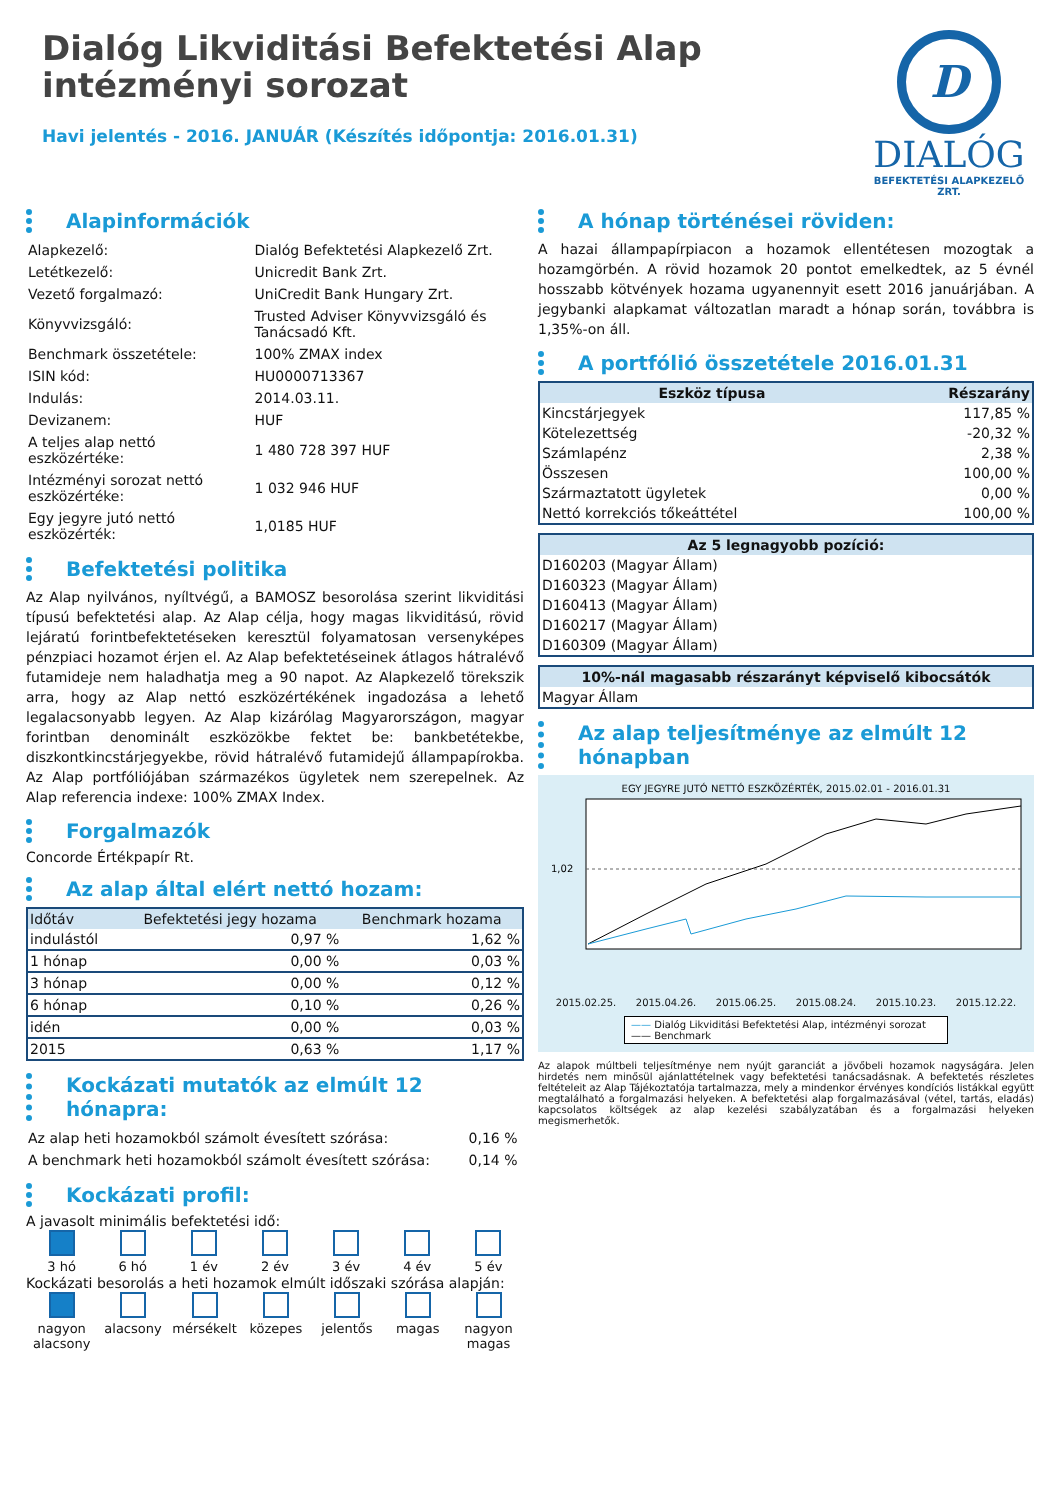Dialóg Likviditási Befektetési Alap
intézményi sorozat
Havi jelentés - 2016. JANUÁR (Készítés időpontja: 2016.01.31)
D
DIALÓG
BEFEKTETÉSI ALAPKEZELŐ ZRT.
Alapinformációk
| Alapkezelő: | Dialóg Befektetési Alapkezelő Zrt. |
| Letétkezelő: | Unicredit Bank Zrt. |
| Vezető forgalmazó: | UniCredit Bank Hungary Zrt. |
| Könyvvizsgáló: | Trusted Adviser Könyvvizsgáló és Tanácsadó Kft. |
| Benchmark összetétele: | 100% ZMAX index |
| ISIN kód: | HU0000713367 |
| Indulás: | 2014.03.11. |
| Devizanem: | HUF |
| A teljes alap nettó eszközértéke: | 1 480 728 397 HUF |
| Intézményi sorozat nettó eszközértéke: | 1 032 946 HUF |
| Egy jegyre jutó nettó eszközérték: | 1,0185 HUF |
Befektetési politika
Az Alap nyilvános, nyíltvégű, a BAMOSZ besorolása szerint likviditási típusú befektetési alap. Az Alap célja, hogy magas likviditású, rövid lejáratú forintbefektetéseken keresztül folyamatosan versenyképes pénzpiaci hozamot érjen el. Az Alap befektetéseinek átlagos hátralévő futamideje nem haladhatja meg a 90 napot. Az Alapkezelő törekszik arra, hogy az Alap nettó eszközértékének ingadozása a lehető legalacsonyabb legyen. Az Alap kizárólag Magyarországon, magyar forintban denominált eszközökbe fektet be: bankbetétekbe, diszkontkincstárjegyekbe, rövid hátralévő futamidejű állampapírokba. Az Alap portfóliójában származékos ügyletek nem szerepelnek. Az Alap referencia indexe: 100% ZMAX Index.
Forgalmazók
Concorde Értékpapír Rt.
Az alap által elért nettó hozam:
| Időtáv | Befektetési jegy hozama | Benchmark hozama |
| --- | --- | --- |
| indulástól | 0,97 % | 1,62 % |
| 1 hónap | 0,00 % | 0,03 % |
| 3 hónap | 0,00 % | 0,12 % |
| 6 hónap | 0,10 % | 0,26 % |
| idén | 0,00 % | 0,03 % |
| 2015 | 0,63 % | 1,17 % |
Kockázati mutatók az elmúlt 12 hónapra:
| Az alap heti hozamokból számolt évesített szórása: | 0,16 % |
| A benchmark heti hozamokból számolt évesített szórása: | 0,14 % |
Kockázati profil:
A javasolt minimális befektetési idő:
| 3 hó | 6 hó | 1 év | 2 év | 3 év | 4 év | 5 év |
Kockázati besorolás a heti hozamok elmúlt időszaki szórása alapján:
| nagyon alacsony | alacsony | mérsékelt | közepes | jelentős | magas | nagyon magas |
A hónap történései röviden:
A hazai állampapírpiacon a hozamok ellentétesen mozogtak a hozamgörbén. A rövid hozamok 20 pontot emelkedtek, az 5 évnél hosszabb kötvények hozama ugyanennyit esett 2016 januárjában. A jegybanki alapkamat változatlan maradt a hónap során, továbbra is 1,35%-on áll.
A portfólió összetétele 2016.01.31
| Eszköz típusa | Részarány |
| --- | --- |
| Kincstárjegyek | 117,85 % |
| Kötelezettség | -20,32 % |
| Számlapénz | 2,38 % |
| Összesen | 100,00 % |
| Származtatott ügyletek | 0,00 % |
| Nettó korrekciós tőkeáttétel | 100,00 % |
| Az 5 legnagyobb pozíció: |
| --- |
| D160203 (Magyar Állam) |
| D160323 (Magyar Állam) |
| D160413 (Magyar Állam) |
| D160217 (Magyar Állam) |
| D160309 (Magyar Állam) |
| 10%-nál magasabb részarányt képviselő kibocsátók |
| --- |
| Magyar Állam |
Az alap teljesítménye az elmúlt 12 hónapban
EGY JEGYRE JUTÓ NETTÓ ESZKÖZÉRTÉK, 2015.02.01 - 2016.01.31
1,02
2015.02.25. 2015.04.26. 2015.06.25. 2015.08.24. 2015.10.23. 2015.12.22.
—— Dialóg Likviditási Befektetési Alap, intézményi sorozat
—— Benchmark
Az alapok múltbeli teljesítménye nem nyújt garanciát a jövőbeli hozamok nagyságára. Jelen hirdetés nem minősül ajánlattételnek vagy befektetési tanácsadásnak. A befektetés részletes feltételeit az Alap Tájékoztatója tartalmazza, mely a mindenkor érvényes kondíciós listákkal együtt megtalálható a forgalmazási helyeken. A befektetési alap forgalmazásával (vétel, tartás, eladás) kapcsolatos költségek az alap kezelési szabályzatában és a forgalmazási helyeken megismerhetők.